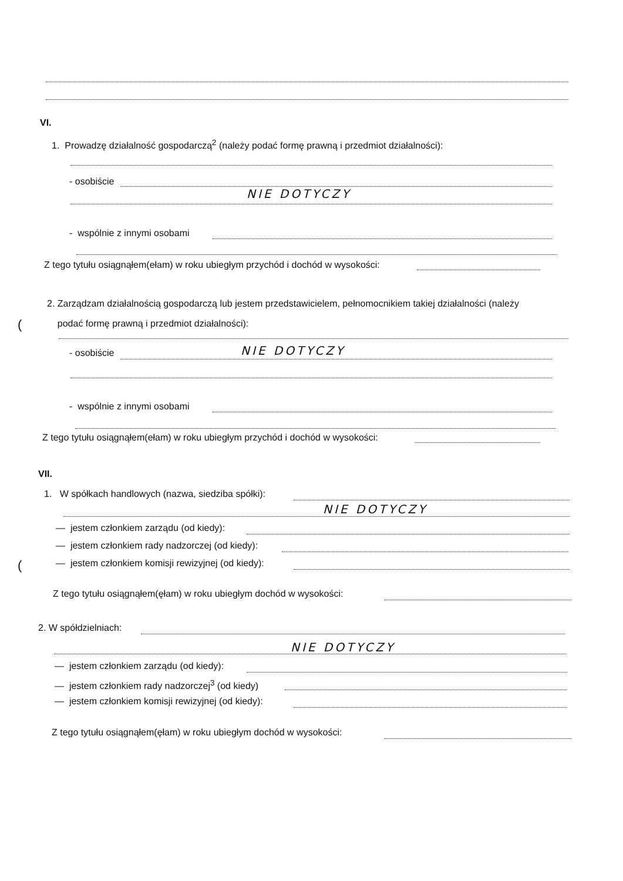VI.
1. Prowadzę działalność gospodarczą<sup>2</sup> (należy podać formę prawną i przedmiot działalności):
- osobiście
NIE DOTYCZY
- wspólnie z innymi osobami
Z tego tytułu osiągnąłem(ełam) w roku ubiegłym przychód i dochód w wysokości:
2. Zarządzam działalnością gospodarczą lub jestem przedstawicielem, pełnomocnikiem takiej działalności (należy
podać formę prawną i przedmiot działalności):
(
- osobiście NIE DOTYCZY
- wspólnie z innymi osobami
Z tego tytułu osiągnąłem(ełam) w roku ubiegłym przychód i dochód w wysokości:
VII.
1. W spółkach handlowych (nazwa, siedziba spółki):
NIE DOTYCZY
— jestem członkiem zarządu (od kiedy):
— jestem członkiem rady nadzorczej (od kiedy):
( — jestem członkiem komisji rewizyjnej (od kiedy):
Z tego tytułu osiągnąłem(ęłam) w roku ubiegłym dochód w wysokości:
2. W spółdzielniach:
NIE DOTYCZY
— jestem członkiem zarządu (od kiedy):
— jestem członkiem rady nadzorczej<sup>3</sup> (od kiedy)
— jestem członkiem komisji rewizyjnej (od kiedy):
Z tego tytułu osiągnąłem(ęłam) w roku ubiegłym dochód w wysokości: